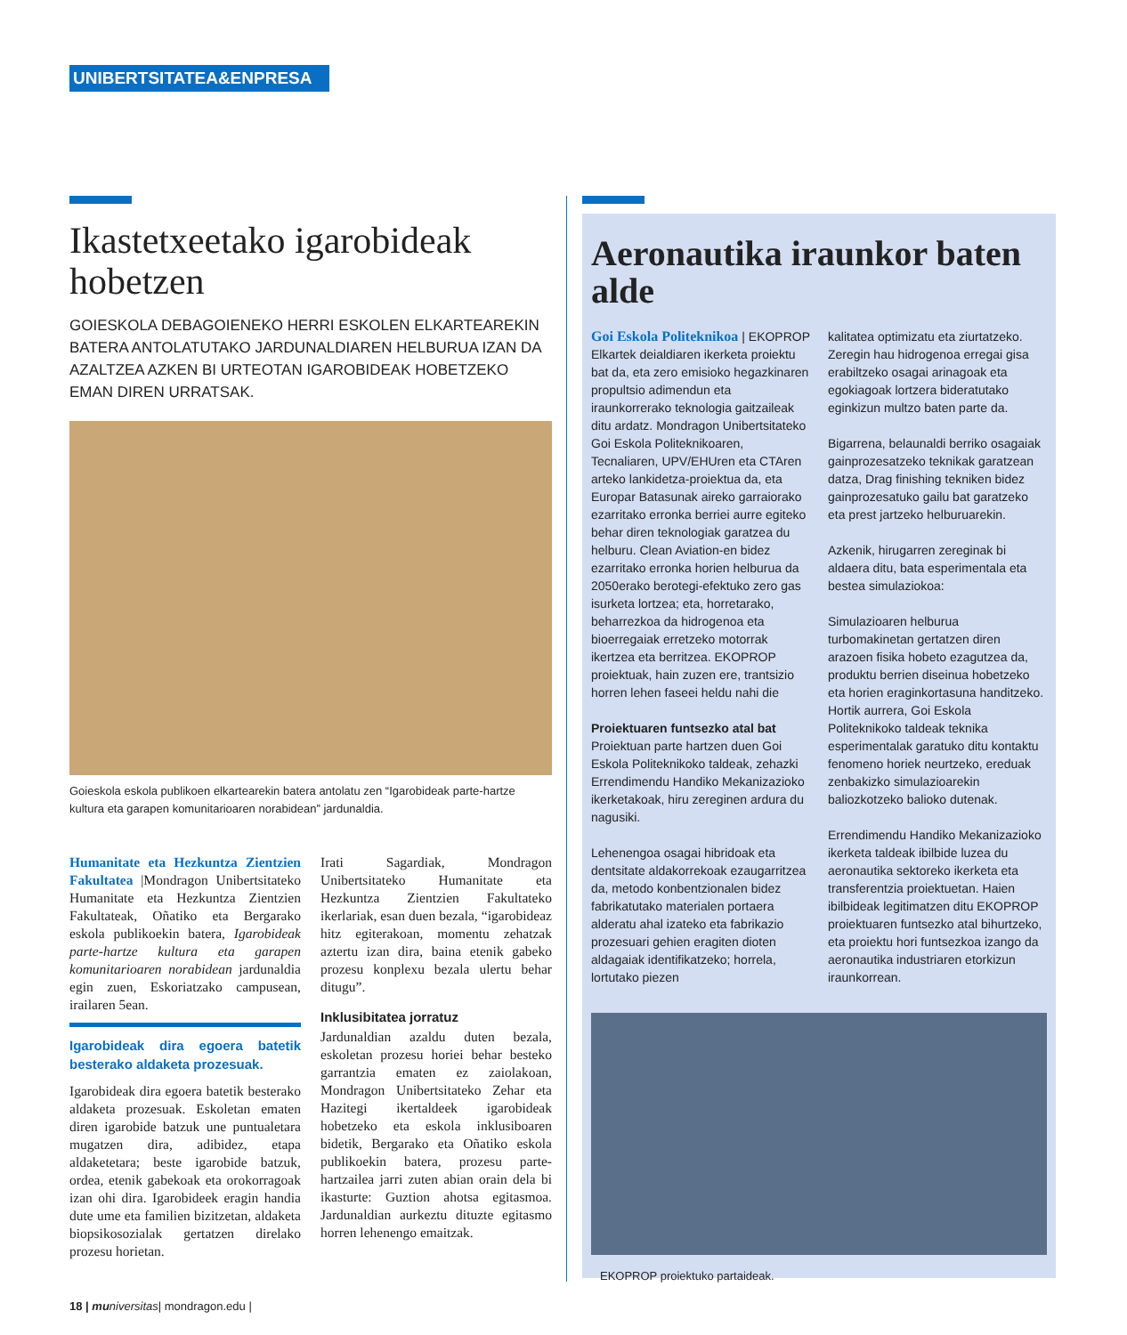UNIBERTSITATEA&ENPRESA
Ikastetxeetako igarobideak hobetzen
GOIESKOLA DEBAGOIENEKO HERRI ESKOLEN ELKARTEAREKIN BATERA ANTOLATUTAKO JARDUNALDIAREN HELBURUA IZAN DA AZALTZEA AZKEN BI URTEOTAN IGAROBIDEAK HOBETZEKO EMAN DIREN URRATSAK.
Goieskola eskola publikoen elkartearekin batera antolatu zen “Igarobideak parte-hartze kultura eta garapen komunitarioaren norabidean” jardunaldia.
Humanitate eta Hezkuntza Zientzien Fakultatea |Mondragon Unibertsitateko Humanitate eta Hezkuntza Zientzien Fakultateak, Oñatiko eta Bergarako eskola publikoekin batera, Igarobideak parte-hartze kultura eta garapen komunitarioaren norabidean jardunaldia egin zuen, Eskoriatzako campusean, irailaren 5ean.
Igarobideak dira egoera batetik besterako aldaketa prozesuak.
Igarobideak dira egoera batetik besterako aldaketa prozesuak. Eskoletan ematen diren igarobide batzuk une puntualetara mugatzen dira, adibidez, etapa aldaketetara; beste igarobide batzuk, ordea, etenik gabekoak eta orokorragoak izan ohi dira. Igarobideek eragin handia dute ume eta familien bizitzetan, aldaketa biopsikosozialak gertatzen direlako prozesu horietan.
Irati Sagardiak, Mondragon Unibertsitateko Humanitate eta Hezkuntza Zientzien Fakultateko ikerlariak, esan duen bezala, “igarobideaz hitz egiterakoan, momentu zehatzak aztertu izan dira, baina etenik gabeko prozesu konplexu bezala ulertu behar ditugu”.
Inklusibitatea jorratuz
Jardunaldian azaldu duten bezala, eskoletan prozesu horiei behar besteko garrantzia ematen ez zaiolakoan, Mondragon Unibertsitateko Zehar eta Hazitegi ikertaldeek igarobideak hobetzeko eta eskola inklusiboaren bidetik, Bergarako eta Oñatiko eskola publikoekin batera, prozesu parte-hartzailea jarri zuten abian orain dela bi ikasturte: Guztion ahotsa egitasmoa. Jardunaldian aurkeztu dituzte egitasmo horren lehenengo emaitzak.
Aeronautika iraunkor baten alde
Goi Eskola Politeknikoa | EKOPROP Elkartek deialdiaren ikerketa proiektu bat da, eta zero emisioko hegazkinaren propultsio adimendun eta iraunkorrerako teknologia gaitzaileak ditu ardatz. Mondragon Unibertsitateko Goi Eskola Politeknikoaren, Tecnaliaren, UPV/EHUren eta CTAren arteko lankidetza-proiektua da, eta Europar Batasunak aireko garraiorako ezarritako erronka berriei aurre egiteko behar diren teknologiak garatzea du helburu. Clean Aviation-en bidez ezarritako erronka horien helburua da 2050erako berotegi-efektuko zero gas isurketa lortzea; eta, horretarako, beharrezkoa da hidrogenoa eta bioerregaiak erretzeko motorrak ikertzea eta berritzea. EKOPROP proiektuak, hain zuzen ere, trantsizio horren lehen faseei heldu nahi die
Proiektuaren funtsezko atal bat
Proiektuan parte hartzen duen Goi Eskola Politeknikoko taldeak, zehazki Errendimendu Handiko Mekanizazioko ikerketakoak, hiru zereginen ardura du nagusiki.
Lehenengoa osagai hibridoak eta dentsitate aldakorrekoak ezaugarritzea da, metodo konbentzionalen bidez fabrikatutako materialen portaera alderatu ahal izateko eta fabrikazio prozesuari gehien eragiten dioten aldagaiak identifikatzeko; horrela, lortutako piezen
kalitatea optimizatu eta ziurtatzeko. Zeregin hau hidrogenoa erregai gisa erabiltzeko osagai arinagoak eta egokiagoak lortzera bideratutako eginkizun multzo baten parte da.
Bigarrena, belaunaldi berriko osagaiak gainprozesatzeko teknikak garatzean datza, Drag finishing tekniken bidez gainprozesatuko gailu bat garatzeko eta prest jartzeko helburuarekin.
Azkenik, hirugarren zereginak bi aldaera ditu, bata esperimentala eta bestea simulaziokoa:
Simulazioaren helburua turbomakinetan gertatzen diren arazoen fisika hobeto ezagutzea da, produktu berrien diseinua hobetzeko eta horien eraginkortasuna handitzeko. Hortik aurrera, Goi Eskola Politeknikoko taldeak teknika esperimentalak garatuko ditu kontaktu fenomeno horiek neurtzeko, ereduak zenbakizko simulazioarekin baliozkotzeko balioko dutenak.
Errendimendu Handiko Mekanizazioko ikerketa taldeak ibilbide luzea du aeronautika sektoreko ikerketa eta transferentzia proiektuetan. Haien ibilbideak legitimatzen ditu EKOPROP proiektuaren funtsezko atal bihurtzeko, eta proiektu hori funtsezkoa izango da aeronautika industriaren etorkizun iraunkorrean.
EKOPROP proiektuko partaideak.
18 | mu niversitas| mondragon.edu |